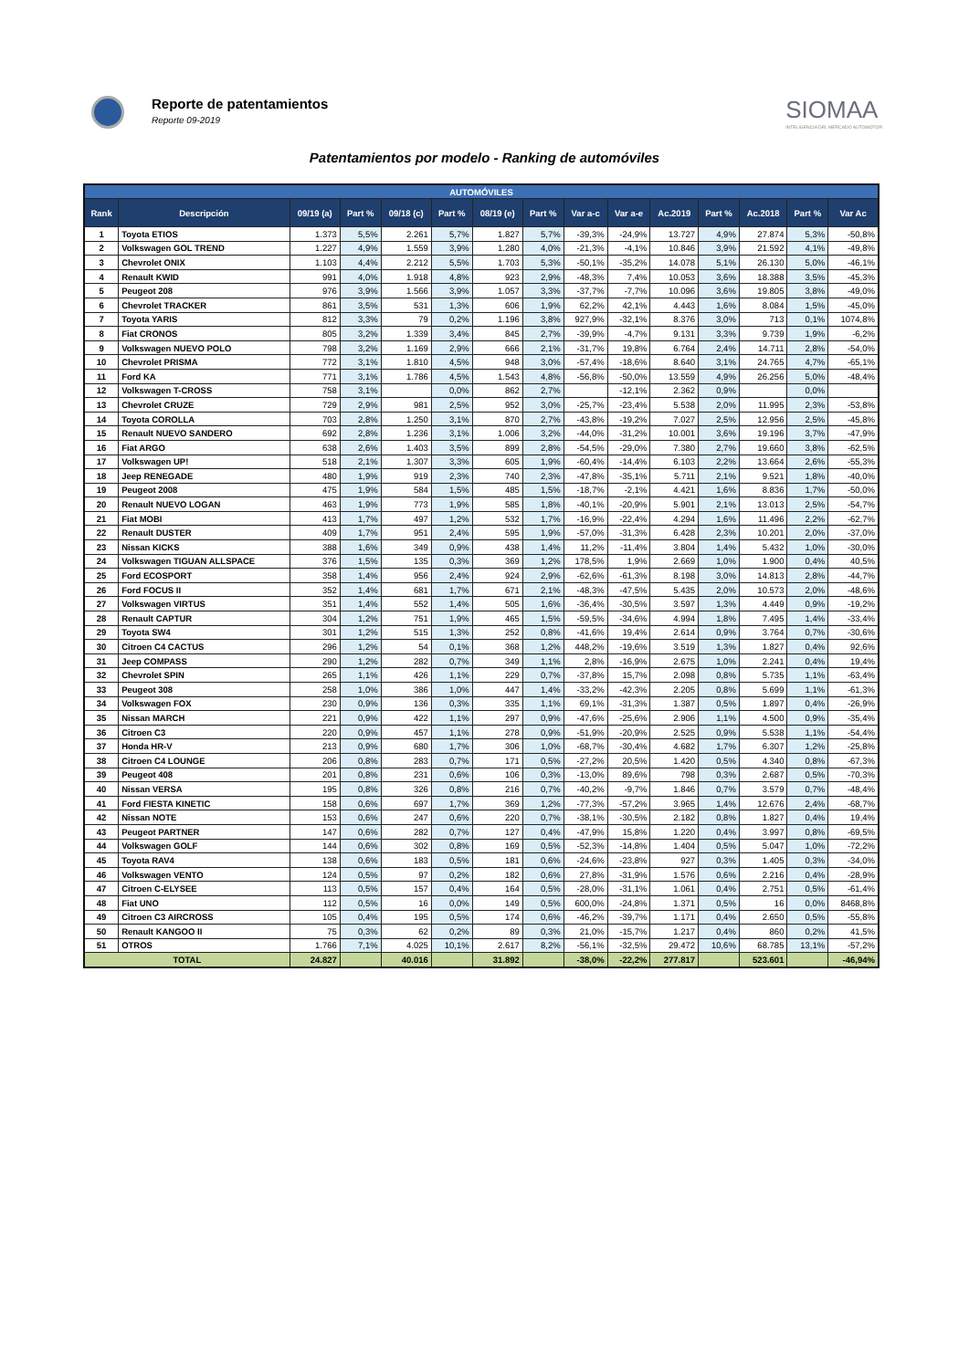Reporte de patentamientos
Reporte 09-2019
SIOMAA
INTELIGENCIA DEL MERCADO AUTOMOTOR
Patentamientos por modelo - Ranking de automóviles
| AUTOMÓVILES | | | | | | | | | | | | | | |
| --- | --- | --- | --- | --- | --- | --- | --- | --- | --- | --- | --- | --- | --- | --- |
| Rank | Descripción | 09/19 (a) | Part % | 09/18 (c) | Part % | 08/19 (e) | Part % | Var a-c | Var a-e | Ac.2019 | Part % | Ac.2018 | Part % | Var Ac |
| 1 | Toyota ETIOS | 1.373 | 5,5% | 2.261 | 5,7% | 1.827 | 5,7% | -39,3% | -24,9% | 13.727 | 4,9% | 27.874 | 5,3% | -50,8% |
| 2 | Volkswagen GOL TREND | 1.227 | 4,9% | 1.559 | 3,9% | 1.280 | 4,0% | -21,3% | -4,1% | 10.846 | 3,9% | 21.592 | 4,1% | -49,8% |
| 3 | Chevrolet ONIX | 1.103 | 4,4% | 2.212 | 5,5% | 1.703 | 5,3% | -50,1% | -35,2% | 14.078 | 5,1% | 26.130 | 5,0% | -46,1% |
| 4 | Renault KWID | 991 | 4,0% | 1.918 | 4,8% | 923 | 2,9% | -48,3% | 7,4% | 10.053 | 3,6% | 18.388 | 3,5% | -45,3% |
| 5 | Peugeot 208 | 976 | 3,9% | 1.566 | 3,9% | 1.057 | 3,3% | -37,7% | -7,7% | 10.096 | 3,6% | 19.805 | 3,8% | -49,0% |
| 6 | Chevrolet TRACKER | 861 | 3,5% | 531 | 1,3% | 606 | 1,9% | 62,2% | 42,1% | 4.443 | 1,6% | 8.084 | 1,5% | -45,0% |
| 7 | Toyota YARIS | 812 | 3,3% | 79 | 0,2% | 1.196 | 3,8% | 927,9% | -32,1% | 8.376 | 3,0% | 713 | 0,1% | 1074,8% |
| 8 | Fiat CRONOS | 805 | 3,2% | 1.339 | 3,4% | 845 | 2,7% | -39,9% | -4,7% | 9.131 | 3,3% | 9.739 | 1,9% | -6,2% |
| 9 | Volkswagen NUEVO POLO | 798 | 3,2% | 1.169 | 2,9% | 666 | 2,1% | -31,7% | 19,8% | 6.764 | 2,4% | 14.711 | 2,8% | -54,0% |
| 10 | Chevrolet PRISMA | 772 | 3,1% | 1.810 | 4,5% | 948 | 3,0% | -57,4% | -18,6% | 8.640 | 3,1% | 24.765 | 4,7% | -65,1% |
| 11 | Ford KA | 771 | 3,1% | 1.786 | 4,5% | 1.543 | 4,8% | -56,8% | -50,0% | 13.559 | 4,9% | 26.256 | 5,0% | -48,4% |
| 12 | Volkswagen T-CROSS | 758 | 3,1% | | 0,0% | 862 | 2,7% | | -12,1% | 2.362 | 0,9% | | 0,0% | |
| 13 | Chevrolet CRUZE | 729 | 2,9% | 981 | 2,5% | 952 | 3,0% | -25,7% | -23,4% | 5.538 | 2,0% | 11.995 | 2,3% | -53,8% |
| 14 | Toyota COROLLA | 703 | 2,8% | 1.250 | 3,1% | 870 | 2,7% | -43,8% | -19,2% | 7.027 | 2,5% | 12.956 | 2,5% | -45,8% |
| 15 | Renault NUEVO SANDERO | 692 | 2,8% | 1.236 | 3,1% | 1.006 | 3,2% | -44,0% | -31,2% | 10.001 | 3,6% | 19.196 | 3,7% | -47,9% |
| 16 | Fiat ARGO | 638 | 2,6% | 1.403 | 3,5% | 899 | 2,8% | -54,5% | -29,0% | 7.380 | 2,7% | 19.660 | 3,8% | -62,5% |
| 17 | Volkswagen UP! | 518 | 2,1% | 1.307 | 3,3% | 605 | 1,9% | -60,4% | -14,4% | 6.103 | 2,2% | 13.664 | 2,6% | -55,3% |
| 18 | Jeep RENEGADE | 480 | 1,9% | 919 | 2,3% | 740 | 2,3% | -47,8% | -35,1% | 5.711 | 2,1% | 9.521 | 1,8% | -40,0% |
| 19 | Peugeot 2008 | 475 | 1,9% | 584 | 1,5% | 485 | 1,5% | -18,7% | -2,1% | 4.421 | 1,6% | 8.836 | 1,7% | -50,0% |
| 20 | Renault NUEVO LOGAN | 463 | 1,9% | 773 | 1,9% | 585 | 1,8% | -40,1% | -20,9% | 5.901 | 2,1% | 13.013 | 2,5% | -54,7% |
| 21 | Fiat MOBI | 413 | 1,7% | 497 | 1,2% | 532 | 1,7% | -16,9% | -22,4% | 4.294 | 1,6% | 11.496 | 2,2% | -62,7% |
| 22 | Renault DUSTER | 409 | 1,7% | 951 | 2,4% | 595 | 1,9% | -57,0% | -31,3% | 6.428 | 2,3% | 10.201 | 2,0% | -37,0% |
| 23 | Nissan KICKS | 388 | 1,6% | 349 | 0,9% | 438 | 1,4% | 11,2% | -11,4% | 3.804 | 1,4% | 5.432 | 1,0% | -30,0% |
| 24 | Volkswagen TIGUAN ALLSPACE | 376 | 1,5% | 135 | 0,3% | 369 | 1,2% | 178,5% | 1,9% | 2.669 | 1,0% | 1.900 | 0,4% | 40,5% |
| 25 | Ford ECOSPORT | 358 | 1,4% | 956 | 2,4% | 924 | 2,9% | -62,6% | -61,3% | 8.198 | 3,0% | 14.813 | 2,8% | -44,7% |
| 26 | Ford FOCUS II | 352 | 1,4% | 681 | 1,7% | 671 | 2,1% | -48,3% | -47,5% | 5.435 | 2,0% | 10.573 | 2,0% | -48,6% |
| 27 | Volkswagen VIRTUS | 351 | 1,4% | 552 | 1,4% | 505 | 1,6% | -36,4% | -30,5% | 3.597 | 1,3% | 4.449 | 0,9% | -19,2% |
| 28 | Renault CAPTUR | 304 | 1,2% | 751 | 1,9% | 465 | 1,5% | -59,5% | -34,6% | 4.994 | 1,8% | 7.495 | 1,4% | -33,4% |
| 29 | Toyota SW4 | 301 | 1,2% | 515 | 1,3% | 252 | 0,8% | -41,6% | 19,4% | 2.614 | 0,9% | 3.764 | 0,7% | -30,6% |
| 30 | Citroen C4 CACTUS | 296 | 1,2% | 54 | 0,1% | 368 | 1,2% | 448,2% | -19,6% | 3.519 | 1,3% | 1.827 | 0,4% | 92,6% |
| 31 | Jeep COMPASS | 290 | 1,2% | 282 | 0,7% | 349 | 1,1% | 2,8% | -16,9% | 2.675 | 1,0% | 2.241 | 0,4% | 19,4% |
| 32 | Chevrolet SPIN | 265 | 1,1% | 426 | 1,1% | 229 | 0,7% | -37,8% | 15,7% | 2.098 | 0,8% | 5.735 | 1,1% | -63,4% |
| 33 | Peugeot 308 | 258 | 1,0% | 386 | 1,0% | 447 | 1,4% | -33,2% | -42,3% | 2.205 | 0,8% | 5.699 | 1,1% | -61,3% |
| 34 | Volkswagen FOX | 230 | 0,9% | 136 | 0,3% | 335 | 1,1% | 69,1% | -31,3% | 1.387 | 0,5% | 1.897 | 0,4% | -26,9% |
| 35 | Nissan MARCH | 221 | 0,9% | 422 | 1,1% | 297 | 0,9% | -47,6% | -25,6% | 2.906 | 1,1% | 4.500 | 0,9% | -35,4% |
| 36 | Citroen C3 | 220 | 0,9% | 457 | 1,1% | 278 | 0,9% | -51,9% | -20,9% | 2.525 | 0,9% | 5.538 | 1,1% | -54,4% |
| 37 | Honda HR-V | 213 | 0,9% | 680 | 1,7% | 306 | 1,0% | -68,7% | -30,4% | 4.682 | 1,7% | 6.307 | 1,2% | -25,8% |
| 38 | Citroen C4 LOUNGE | 206 | 0,8% | 283 | 0,7% | 171 | 0,5% | -27,2% | 20,5% | 1.420 | 0,5% | 4.340 | 0,8% | -67,3% |
| 39 | Peugeot 408 | 201 | 0,8% | 231 | 0,6% | 106 | 0,3% | -13,0% | 89,6% | 798 | 0,3% | 2.687 | 0,5% | -70,3% |
| 40 | Nissan VERSA | 195 | 0,8% | 326 | 0,8% | 216 | 0,7% | -40,2% | -9,7% | 1.846 | 0,7% | 3.579 | 0,7% | -48,4% |
| 41 | Ford FIESTA KINETIC | 158 | 0,6% | 697 | 1,7% | 369 | 1,2% | -77,3% | -57,2% | 3.965 | 1,4% | 12.676 | 2,4% | -68,7% |
| 42 | Nissan NOTE | 153 | 0,6% | 247 | 0,6% | 220 | 0,7% | -38,1% | -30,5% | 2.182 | 0,8% | 1.827 | 0,4% | 19,4% |
| 43 | Peugeot PARTNER | 147 | 0,6% | 282 | 0,7% | 127 | 0,4% | -47,9% | 15,8% | 1.220 | 0,4% | 3.997 | 0,8% | -69,5% |
| 44 | Volkswagen GOLF | 144 | 0,6% | 302 | 0,8% | 169 | 0,5% | -52,3% | -14,8% | 1.404 | 0,5% | 5.047 | 1,0% | -72,2% |
| 45 | Toyota RAV4 | 138 | 0,6% | 183 | 0,5% | 181 | 0,6% | -24,6% | -23,8% | 927 | 0,3% | 1.405 | 0,3% | -34,0% |
| 46 | Volkswagen VENTO | 124 | 0,5% | 97 | 0,2% | 182 | 0,6% | 27,8% | -31,9% | 1.576 | 0,6% | 2.216 | 0,4% | -28,9% |
| 47 | Citroen C-ELYSEE | 113 | 0,5% | 157 | 0,4% | 164 | 0,5% | -28,0% | -31,1% | 1.061 | 0,4% | 2.751 | 0,5% | -61,4% |
| 48 | Fiat UNO | 112 | 0,5% | 16 | 0,0% | 149 | 0,5% | 600,0% | -24,8% | 1.371 | 0,5% | 16 | 0,0% | 8468,8% |
| 49 | Citroen C3 AIRCROSS | 105 | 0,4% | 195 | 0,5% | 174 | 0,6% | -46,2% | -39,7% | 1.171 | 0,4% | 2.650 | 0,5% | -55,8% |
| 50 | Renault KANGOO II | 75 | 0,3% | 62 | 0,2% | 89 | 0,3% | 21,0% | -15,7% | 1.217 | 0,4% | 860 | 0,2% | 41,5% |
| 51 | OTROS | 1.766 | 7,1% | 4.025 | 10,1% | 2.617 | 8,2% | -56,1% | -32,5% | 29.472 | 10,6% | 68.785 | 13,1% | -57,2% |
| TOTAL | | 24.827 | | 40.016 | | 31.892 | | -38,0% | -22,2% | 277.817 | | 523.601 | | -46,94% |